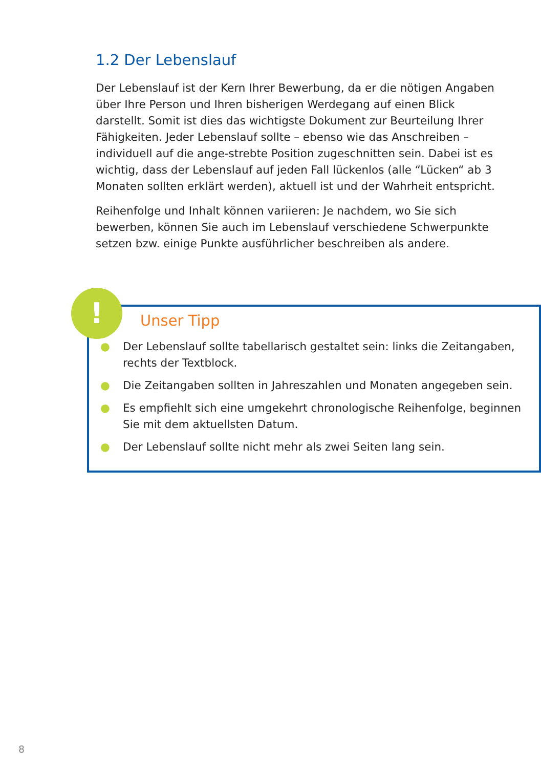1.2 Der Lebenslauf
Der Lebenslauf ist der Kern Ihrer Bewerbung, da er die nötigen Angaben über Ihre Person und Ihren bisherigen Werdegang auf einen Blick darstellt. Somit ist dies das wichtigste Dokument zur Beurteilung Ihrer Fähigkeiten. Jeder Lebenslauf sollte – ebenso wie das Anschreiben – individuell auf die ange-strebte Position zugeschnitten sein. Dabei ist es wichtig, dass der Lebenslauf auf jeden Fall lückenlos (alle “Lücken“ ab 3 Monaten sollten erklärt werden), aktuell ist und der Wahrheit entspricht.
Reihenfolge und Inhalt können variieren: Je nachdem, wo Sie sich bewerben, können Sie auch im Lebenslauf verschiedene Schwerpunkte setzen bzw. einige Punkte ausführlicher beschreiben als andere.
Unser Tipp
● Der Lebenslauf sollte tabellarisch gestaltet sein: links die Zeitangaben, rechts der Textblock.
● Die Zeitangaben sollten in Jahreszahlen und Monaten angegeben sein.
● Es empfiehlt sich eine umgekehrt chronologische Reihenfolge, beginnen Sie mit dem aktuellsten Datum.
● Der Lebenslauf sollte nicht mehr als zwei Seiten lang sein.
!
8